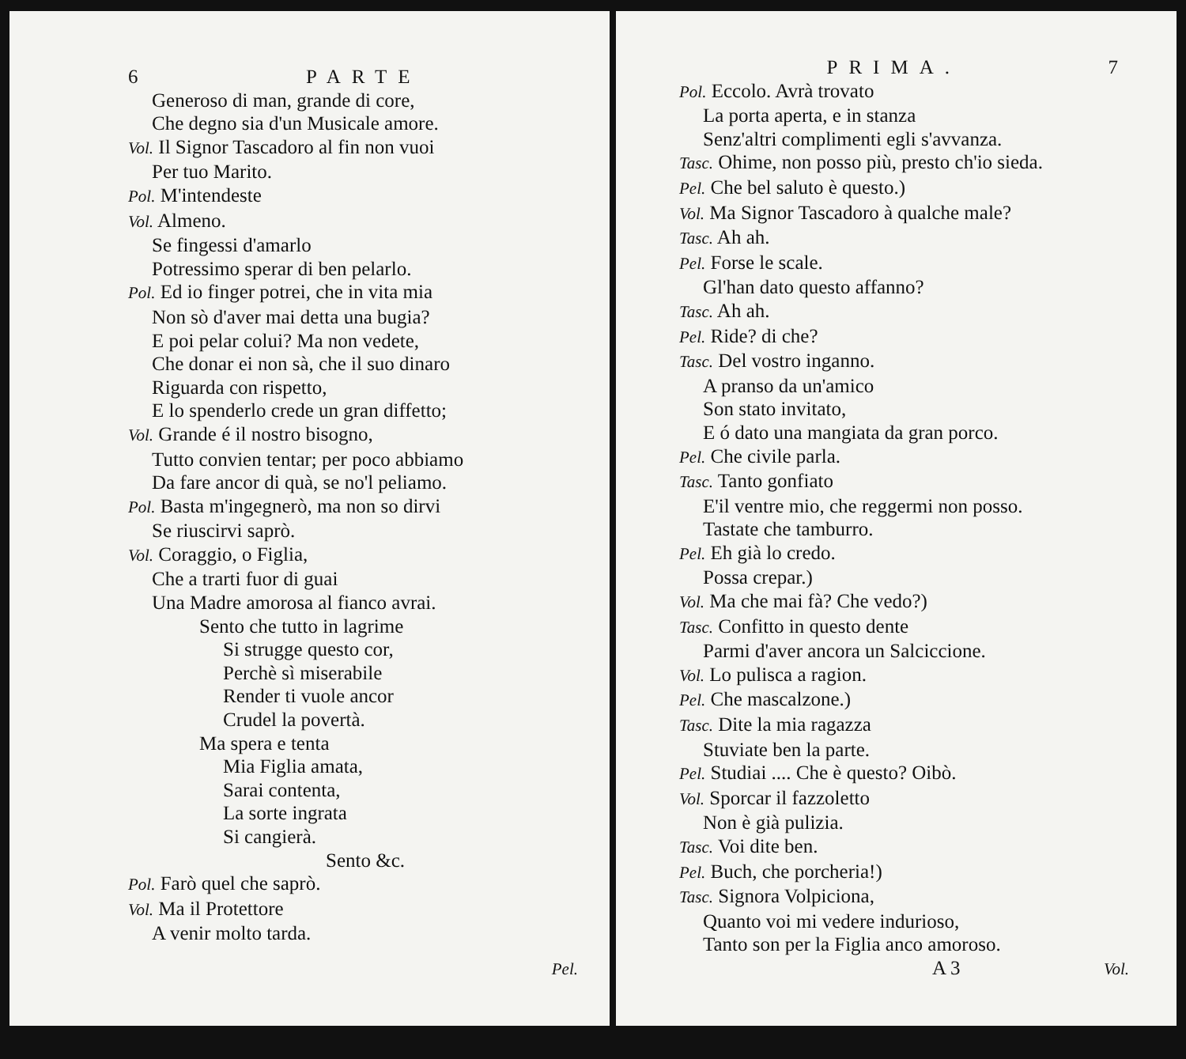6 PARTE
Generoso di man, grande di core,
Che degno sia d'un Musicale amore.
Vol. Il Signor Tascadoro al fin non vuoi
Per tuo Marito.
Pol. M'intendeste
Vol. Almeno.
Se fingessi d'amarlo
Potressimo sperar di ben pelarlo.
Pol. Ed io finger potrei, che in vita mia
Non sò d'aver mai detta una bugia?
E poi pelar colui? Ma non vedete,
Che donar ei non sà, che il suo dinaro
Riguarda con rispetto,
E lo spenderlo crede un gran diffetto;
Vol. Grande é il nostro bisogno,
Tutto convien tentar; per poco abbiamo
Da fare ancor di quà, se no'l peliamo.
Pol. Basta m'ingegnerò, ma non so dirvi
Se riuscirvi saprò.
Vol. Coraggio, o Figlia,
Che a trarti fuor di guai
Una Madre amorosa al fianco avrai.
Sento che tutto in lagrime
Si strugge questo cor,
Perchè sì miserabile
Render ti vuole ancor
Crudel la povertà.
Ma spera e tenta
Mia Figlia amata,
Sarai contenta,
La sorte ingrata
Si cangierà.
Sento &c.
Pol. Farò quel che saprò.
Vol. Ma il Protettore
A venir molto tarda.
Pel.
PRIMA. 7
Pol. Eccolo. Avrà trovato
La porta aperta, e in stanza
Senz'altri complimenti egli s'avvanza.
Tasc. Ohime, non posso più, presto ch'io sieda.
Pel. Che bel saluto è questo.)
Vol. Ma Signor Tascadoro à qualche male?
Tasc. Ah ah.
Pel. Forse le scale.
Gl'han dato questo affanno?
Tasc. Ah ah.
Pel. Ride? di che?
Tasc. Del vostro inganno.
A pranso da un'amico
Son stato invitato,
E ó dato una mangiata da gran porco.
Pel. Che civile parla.
Tasc. Tanto gonfiato
E'il ventre mio, che reggermi non posso.
Tastate che tamburro.
Pel. Eh già lo credo.
Possa crepar.)
Vol. Ma che mai fà? Che vedo?)
Tasc. Confitto in questo dente
Parmi d'aver ancora un Salciccione.
Vol. Lo pulisca a ragion.
Pel. Che mascalzone.)
Tasc. Dite la mia ragazza
Stuviate ben la parte.
Pel. Studiai .... Che è questo? Oibò.
Vol. Sporcar il fazzoletto
Non è già pulizia.
Tasc. Voi dite ben.
Pel. Buch, che porcheria!)
Tasc. Signora Volpiciona,
Quanto voi mi vedere indurioso,
Tanto son per la Figlia anco amoroso.
A 3 Vol.